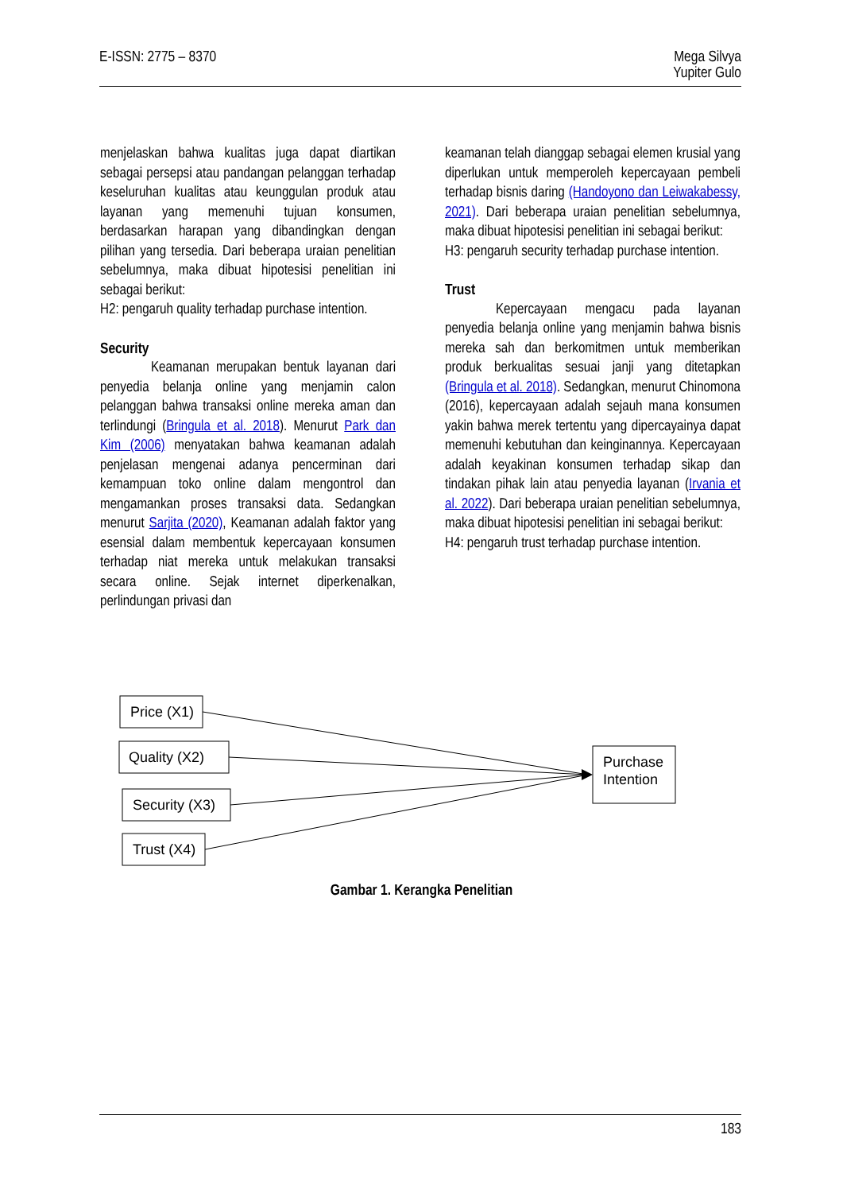E-ISSN: 2775 – 8370 Mega Silvya
Yupiter Gulo
menjelaskan bahwa kualitas juga dapat diartikan sebagai persepsi atau pandangan pelanggan terhadap keseluruhan kualitas atau keunggulan produk atau layanan yang memenuhi tujuan konsumen, berdasarkan harapan yang dibandingkan dengan pilihan yang tersedia. Dari beberapa uraian penelitian sebelumnya, maka dibuat hipotesisi penelitian ini sebagai berikut:
H2: pengaruh quality terhadap purchase intention.
Security
Keamanan merupakan bentuk layanan dari penyedia belanja online yang menjamin calon pelanggan bahwa transaksi online mereka aman dan terlindungi (Bringula et al. 2018). Menurut Park dan Kim (2006) menyatakan bahwa keamanan adalah penjelasan mengenai adanya pencerminan dari kemampuan toko online dalam mengontrol dan mengamankan proses transaksi data. Sedangkan menurut Sarjita (2020), Keamanan adalah faktor yang esensial dalam membentuk kepercayaan konsumen terhadap niat mereka untuk melakukan transaksi secara online. Sejak internet diperkenalkan, perlindungan privasi dan
keamanan telah dianggap sebagai elemen krusial yang diperlukan untuk memperoleh kepercayaan pembeli terhadap bisnis daring (Handoyono dan Leiwakabessy, 2021). Dari beberapa uraian penelitian sebelumnya, maka dibuat hipotesisi penelitian ini sebagai berikut:
H3: pengaruh security terhadap purchase intention.
Trust
Kepercayaan mengacu pada layanan penyedia belanja online yang menjamin bahwa bisnis mereka sah dan berkomitmen untuk memberikan produk berkualitas sesuai janji yang ditetapkan (Bringula et al. 2018). Sedangkan, menurut Chinomona (2016), kepercayaan adalah sejauh mana konsumen yakin bahwa merek tertentu yang dipercayainya dapat memenuhi kebutuhan dan keinginannya. Kepercayaan adalah keyakinan konsumen terhadap sikap dan tindakan pihak lain atau penyedia layanan (Irvania et al. 2022). Dari beberapa uraian penelitian sebelumnya, maka dibuat hipotesisi penelitian ini sebagai berikut:
H4: pengaruh trust terhadap purchase intention.
Price (X1)
Quality (X2)
Security (X3)
Trust (X4)
Purchase
Intention
Gambar 1. Kerangka Penelitian
183